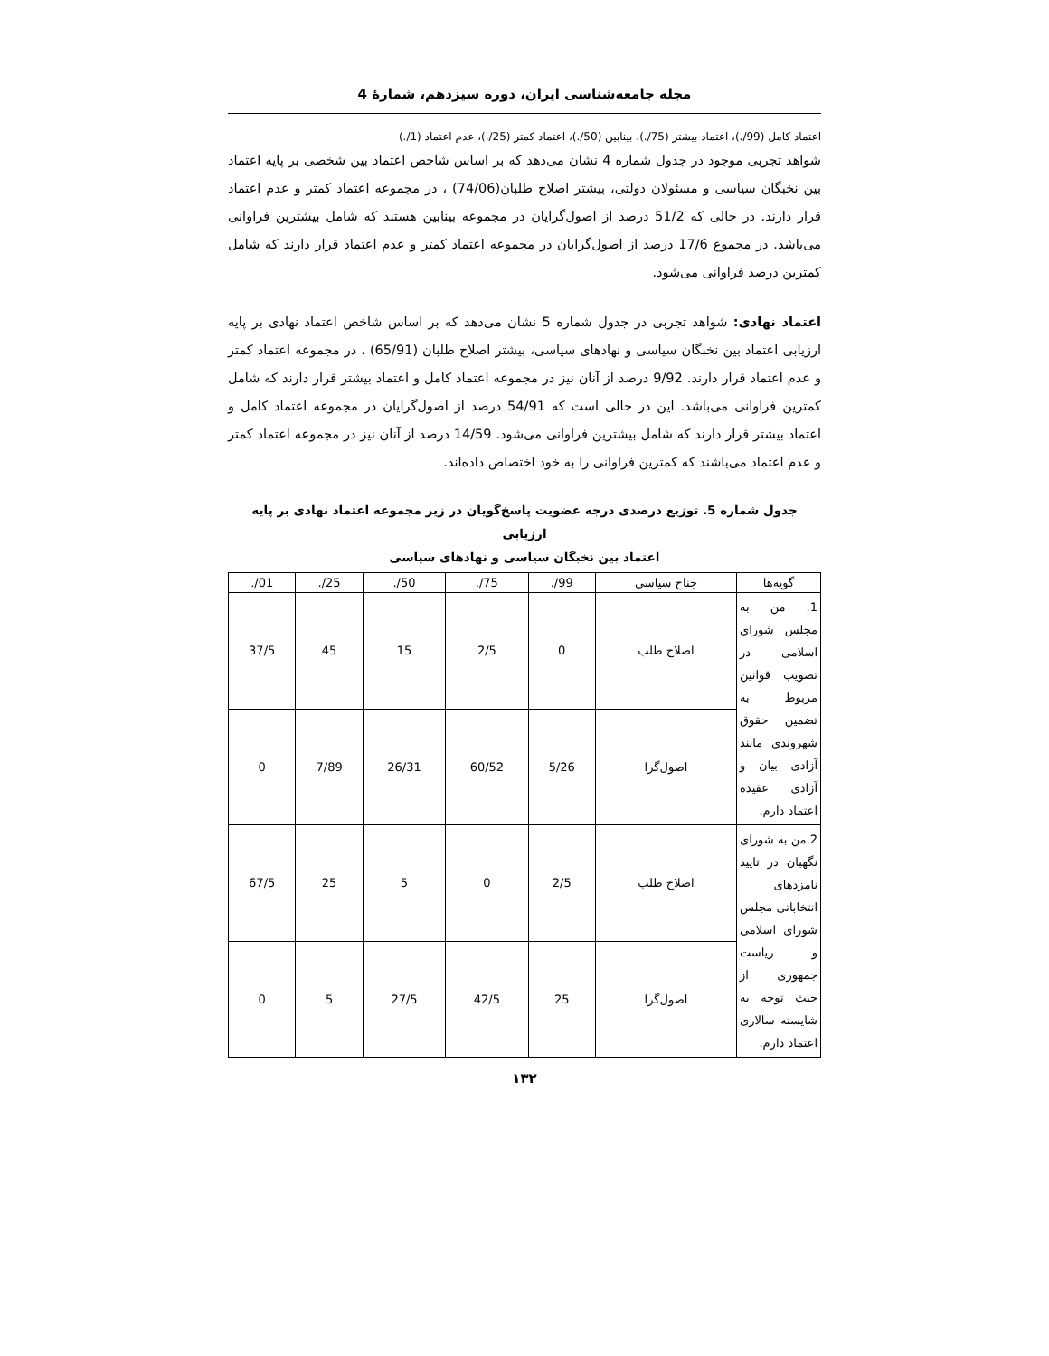مجله جامعه‌شناسی ایران، دوره سیزدهم، شمارهٔ 4
اعتماد کامل (99/.)، اعتماد بیشتر (75/.)، بینابین (50/.)، اعتماد کمتر (25/.)، عدم اعتماد (1/.)
شواهد تجربی موجود در جدول شماره 4 نشان می‌دهد که بر اساس شاخص اعتماد بین شخصی بر پایه اعتماد بین نخبگان سیاسی و مسئولان دولتی، بیشتر اصلاح طلبان(74/06) ، در مجموعه اعتماد کمتر و عدم اعتماد قرار دارند. در حالی که 51/2 درصد از اصول‌گرایان در مجموعه بینابین هستند که شامل بیشترین فراوانی می‌باشد. در مجموع 17/6 درصد از اصول‌گرایان در مجموعه اعتماد کمتر و عدم اعتماد قرار دارند که شامل کمترین درصد فراوانی می‌شود.
اعتماد نهادی: شواهد تجربی در جدول شماره 5 نشان می‌دهد که بر اساس شاخص اعتماد نهادی بر پایه ارزیابی اعتماد بین نخبگان سیاسی و نهادهای سیاسی، بیشتر اصلاح طلبان (65/91) ، در مجموعه اعتماد کمتر و عدم اعتماد قرار دارند. 9/92 درصد از آنان نیز در مجموعه اعتماد کامل و اعتماد بیشتر قرار دارند که شامل کمترین فراوانی می‌باشد. این در حالی است که 54/91 درصد از اصول‌گرایان در مجموعه اعتماد کامل و اعتماد بیشتر قرار دارند که شامل بیشترین فراوانی می‌شود. 14/59 درصد از آنان نیز در مجموعه اعتماد کمتر و عدم اعتماد می‌باشند که کمترین فراوانی را به خود اختصاص داده‌اند.
جدول شماره 5. توزیع درصدی درجه عضویت پاسخ‌گویان در زیر مجموعه اعتماد نهادی بر پایه ارزیابی
اعتماد بین نخبگان سیاسی و نهادهای سیاسی
| گویه‌ها | جناح سیاسی | 99/. | 75/. | 50/. | 25/. | 01/. |
| --- | --- | --- | --- | --- | --- | --- |
| 1. من به مجلس شورای اسلامی در تصویب قوانین مربوط به تضمین حقوق شهروندی مانند آزادی بیان و آزادی عقیده اعتماد دارم. | اصلاح طلب | 0 | 2/5 | 15 | 45 | 37/5 |
| | اصول‌گرا | 5/26 | 60/52 | 26/31 | 7/89 | 0 |
| 2.من به شورای نگهبان در تایید نامزدهای انتخاباتی مجلس شورای اسلامی و ریاست جمهوری از حیث توجه به شایسته سالاری اعتماد دارم. | اصلاح طلب | 2/5 | 0 | 5 | 25 | 67/5 |
| | اصول‌گرا | 25 | 42/5 | 27/5 | 5 | 0 |
۱۳۲